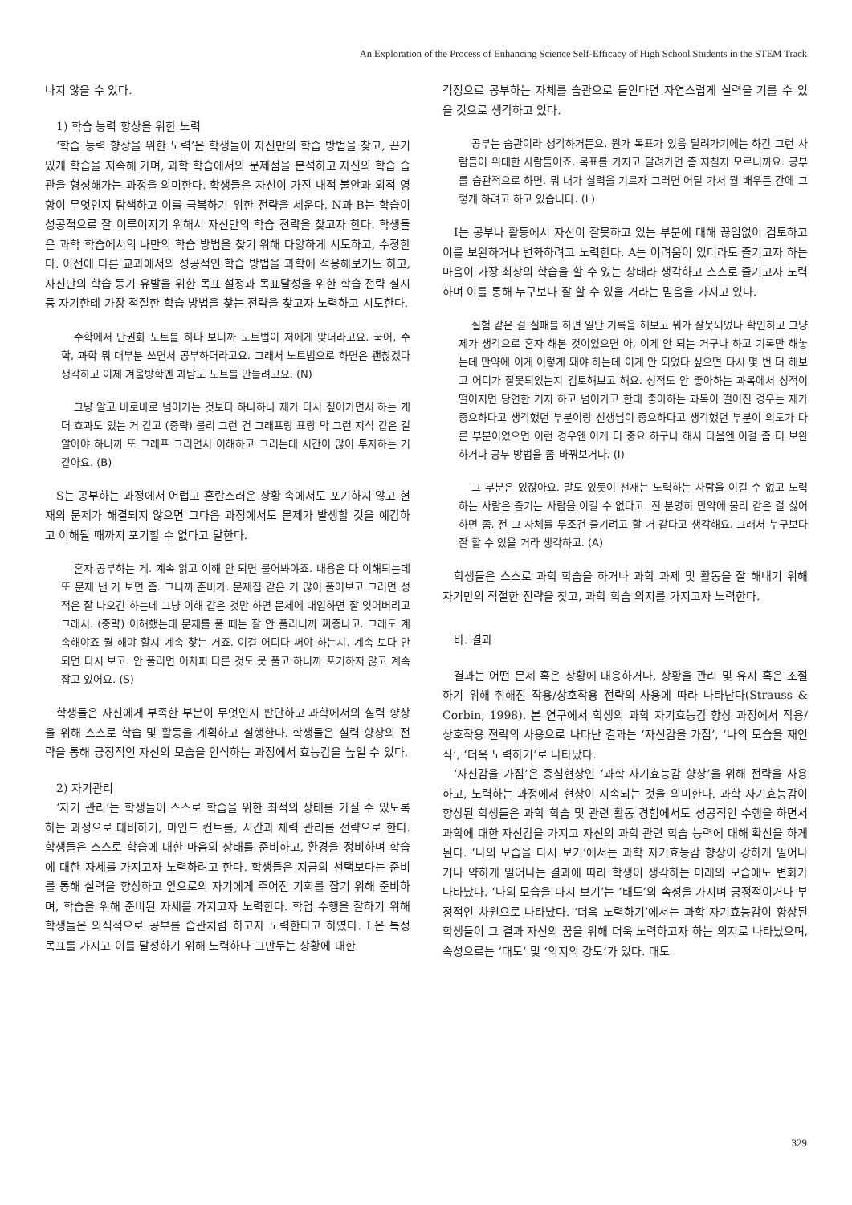An Exploration of the Process of Enhancing Science Self-Efficacy of High School Students in the STEM Track
나지 않을 수 있다.
1) 학습 능력 향상을 위한 노력
‘학습 능력 향상을 위한 노력’은 학생들이 자신만의 학습 방법을 찾고, 끈기 있게 학습을 지속해 가며, 과학 학습에서의 문제점을 분석하고 자신의 학습 습관을 형성해가는 과정을 의미한다. 학생들은 자신이 가진 내적 불안과 외적 영향이 무엇인지 탐색하고 이를 극복하기 위한 전략을 세운다. N과 B는 학습이 성공적으로 잘 이루어지기 위해서 자신만의 학습 전략을 찾고자 한다. 학생들은 과학 학습에서의 나만의 학습 방법을 찾기 위해 다양하게 시도하고, 수정한다. 이전에 다른 교과에서의 성공적인 학습 방법을 과학에 적용해보기도 하고, 자신만의 학습 동기 유발을 위한 목표 설정과 목표달성을 위한 학습 전략 실시 등 자기한테 가장 적절한 학습 방법을 찾는 전략을 찾고자 노력하고 시도한다.
수학에서 단권화 노트를 하다 보니까 노트법이 저에게 맞더라고요. 국어, 수학, 과학 뭐 대부분 쓰면서 공부하더라고요. 그래서 노트법으로 하면은 괜찮겠다 생각하고 이제 겨울방학엔 과탐도 노트를 만들려고요. (N)
그냥 알고 바로바로 넘어가는 것보다 하나하나 제가 다시 짚어가면서 하는 게 더 효과도 있는 거 같고 (중략) 물리 그런 건 그래프랑 표랑 막 그런 지식 같은 걸 알아야 하니까 또 그래프 그리면서 이해하고 그러는데 시간이 많이 투자하는 거 같아요. (B)
S는 공부하는 과정에서 어렵고 혼란스러운 상황 속에서도 포기하지 않고 현재의 문제가 해결되지 않으면 그다음 과정에서도 문제가 발생할 것을 예감하고 이해될 때까지 포기할 수 없다고 말한다.
혼자 공부하는 게. 계속 읽고 이해 안 되면 물어봐야죠. 내용은 다 이해되는데 또 문제 낸 거 보면 좀. 그니까 준비가. 문제집 같은 거 많이 풀어보고 그러면 성적은 잘 나오긴 하는데 그냥 이해 같은 것만 하면 문제에 대입하면 잘 잊어버리고 그래서. (중략) 이해했는데 문제를 풀 때는 잘 안 풀리니까 짜증나고. 그래도 계속해야죠 뭘 해야 할지 계속 찾는 거죠. 이걸 어디다 써야 하는지. 계속 보다 안 되면 다시 보고. 안 풀리면 어차피 다른 것도 못 풀고 하니까 포기하지 않고 계속 잡고 있어요. (S)
학생들은 자신에게 부족한 부분이 무엇인지 판단하고 과학에서의 실력 향상을 위해 스스로 학습 및 활동을 계획하고 실행한다. 학생들은 실력 향상의 전략을 통해 긍정적인 자신의 모습을 인식하는 과정에서 효능감을 높일 수 있다.
2) 자기관리
‘자기 관리’는 학생들이 스스로 학습을 위한 최적의 상태를 가질 수 있도록 하는 과정으로 대비하기, 마인드 컨트롤, 시간과 체력 관리를 전략으로 한다. 학생들은 스스로 학습에 대한 마음의 상태를 준비하고, 환경을 정비하며 학습에 대한 자세를 가지고자 노력하려고 한다. 학생들은 지금의 선택보다는 준비를 통해 실력을 향상하고 앞으로의 자기에게 주어진 기회를 잡기 위해 준비하며, 학습을 위해 준비된 자세를 가지고자 노력한다. 학업 수행을 잘하기 위해 학생들은 의식적으로 공부를 습관처럼 하고자 노력한다고 하였다. L은 특정 목표를 가지고 이를 달성하기 위해 노력하다 그만두는 상황에 대한
걱정으로 공부하는 자체를 습관으로 들인다면 자연스럽게 실력을 기를 수 있을 것으로 생각하고 있다.
공부는 습관이라 생각하거든요. 뭔가 목표가 있음 달려가기에는 하긴 그런 사람들이 위대한 사람들이죠. 목표를 가지고 달려가면 좀 지칠지 모르니까요. 공부를 습관적으로 하면. 뭐 내가 실력을 기르자 그러면 어딜 가서 뭘 배우든 간에 그렇게 하려고 하고 있습니다. (L)
I는 공부나 활동에서 자신이 잘못하고 있는 부분에 대해 끊임없이 검토하고 이를 보완하거나 변화하려고 노력한다. A는 어려움이 있더라도 즐기고자 하는 마음이 가장 최상의 학습을 할 수 있는 상태라 생각하고 스스로 즐기고자 노력하며 이를 통해 누구보다 잘 할 수 있을 거라는 믿음을 가지고 있다.
실험 같은 걸 실패를 하면 일단 기록을 해보고 뭐가 잘못되었나 확인하고 그냥 제가 생각으로 혼자 해본 것이었으면 아, 이게 안 되는 거구나 하고 기록만 해놓는데 만약에 이게 이렇게 돼야 하는데 이게 안 되었다 싶으면 다시 몇 번 더 해보고 어디가 잘못되었는지 검토해보고 해요. 성적도 안 좋아하는 과목에서 성적이 떨어지면 당연한 거지 하고 넘어가고 한데 좋아하는 과목이 떨어진 경우는 제가 중요하다고 생각했던 부분이랑 선생님이 중요하다고 생각했던 부분이 의도가 다른 부분이었으면 이런 경우엔 이게 더 중요 하구나 해서 다음엔 이걸 좀 더 보완하거나 공부 방법을 좀 바꿔보거나. (I)
그 부분은 있잖아요. 말도 있듯이 천재는 노력하는 사람을 이길 수 없고 노력하는 사람은 즐기는 사람을 이길 수 없다고. 전 분명히 만약에 물리 같은 걸 싫어하면 좀. 전 그 자체를 무조건 즐기려고 할 거 같다고 생각해요. 그래서 누구보다 잘 할 수 있을 거라 생각하고. (A)
학생들은 스스로 과학 학습을 하거나 과학 과제 및 활동을 잘 해내기 위해 자기만의 적절한 전략을 찾고, 과학 학습 의지를 가지고자 노력한다.
바. 결과
결과는 어떤 문제 혹은 상황에 대응하거나, 상황을 관리 및 유지 혹은 조절하기 위해 취해진 작용/상호작용 전략의 사용에 따라 나타난다(Strauss & Corbin, 1998). 본 연구에서 학생의 과학 자기효능감 향상 과정에서 작용/상호작용 전략의 사용으로 나타난 결과는 ‘자신감을 가짐’, ‘나의 모습을 재인식’, ‘더욱 노력하기’로 나타났다.
‘자신감을 가짐’은 중심현상인 ‘과학 자기효능감 향상’을 위해 전략을 사용하고, 노력하는 과정에서 현상이 지속되는 것을 의미한다. 과학 자기효능감이 향상된 학생들은 과학 학습 및 관련 활동 경험에서도 성공적인 수행을 하면서 과학에 대한 자신감을 가지고 자신의 과학 관련 학습 능력에 대해 확신을 하게 된다. ‘나의 모습을 다시 보기’에서는 과학 자기효능감 향상이 강하게 일어나거나 약하게 일어나는 결과에 따라 학생이 생각하는 미래의 모습에도 변화가 나타났다. ‘나의 모습을 다시 보기’는 ‘태도’의 속성을 가지며 긍정적이거나 부정적인 차원으로 나타났다. ‘더욱 노력하기’에서는 과학 자기효능감이 향상된 학생들이 그 결과 자신의 꿈을 위해 더욱 노력하고자 하는 의지로 나타났으며, 속성으로는 ‘태도’ 및 ‘의지의 강도’가 있다. 태도
329